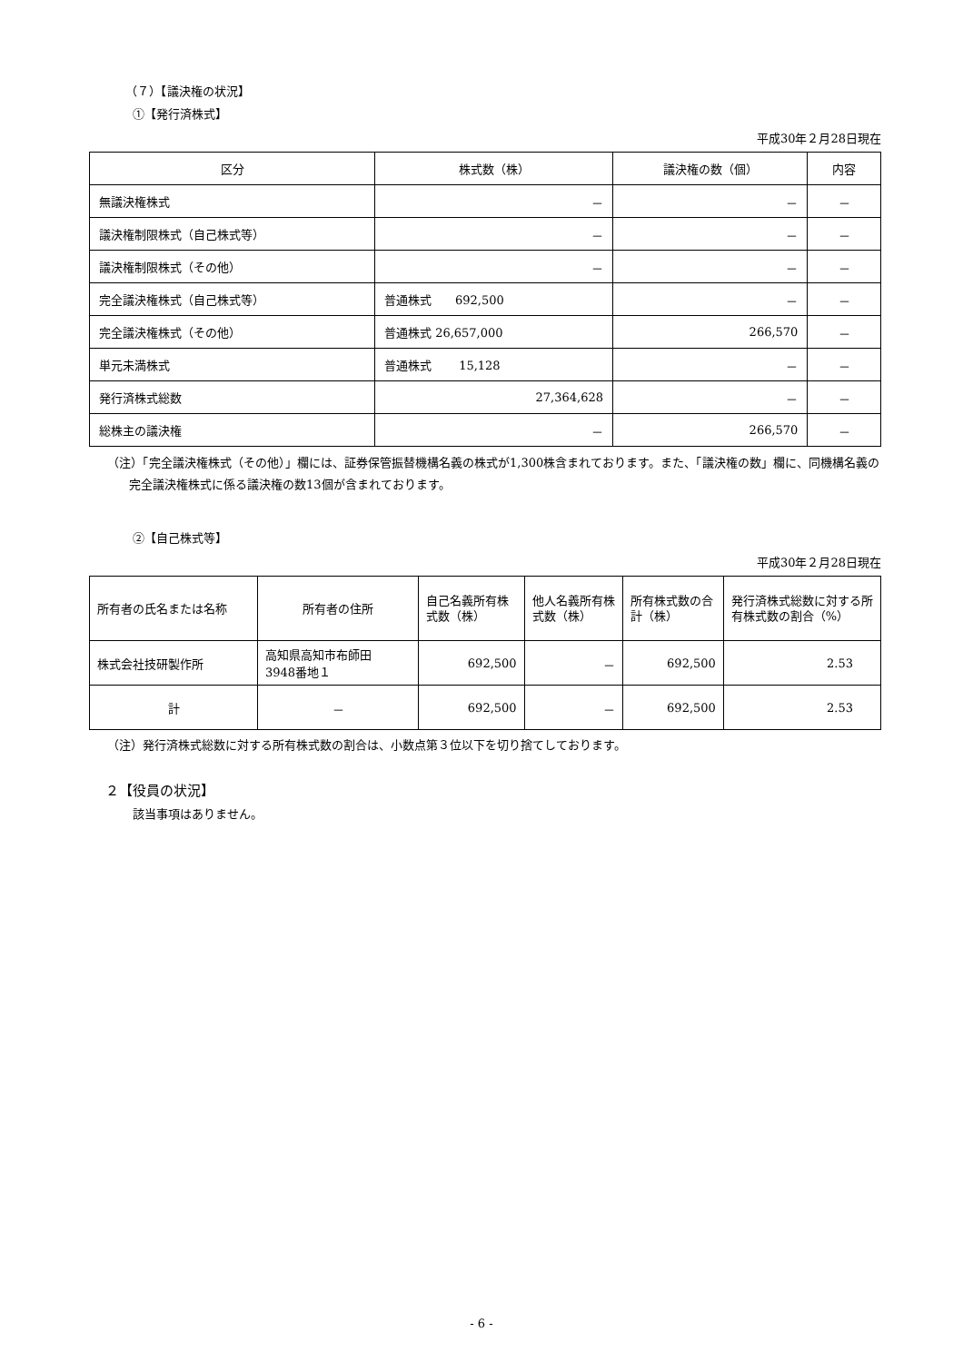（７）【議決権の状況】
①【発行済株式】
平成30年２月28日現在
| 区分 | 株式数（株） | 議決権の数（個） | 内容 |
| --- | --- | --- | --- |
| 無議決権株式 | － | － | － |
| 議決権制限株式（自己株式等） | － | － | － |
| 議決権制限株式（その他） | － | － | － |
| 完全議決権株式（自己株式等） | 普通株式 692,500 | － | － |
| 完全議決権株式（その他） | 普通株式 26,657,000 | 266,570 | － |
| 単元未満株式 | 普通株式 15,128 | － | － |
| 発行済株式総数 | 27,364,628 | － | － |
| 総株主の議決権 | － | 266,570 | － |
（注）「完全議決権株式（その他）」欄には、証券保管振替機構名義の株式が1,300株含まれております。また、「議決権の数」欄に、同機構名義の完全議決権株式に係る議決権の数13個が含まれております。
②【自己株式等】
平成30年２月28日現在
| 所有者の氏名または名称 | 所有者の住所 | 自己名義所有株式数（株） | 他人名義所有株式数（株） | 所有株式数の合計（株） | 発行済株式総数に対する所有株式数の割合（%） |
| --- | --- | --- | --- | --- | --- |
| 株式会社技研製作所 | 高知県高知市布師田 3948番地１ | 692,500 | － | 692,500 | 2.53 |
| 計 | － | 692,500 | － | 692,500 | 2.53 |
（注）発行済株式総数に対する所有株式数の割合は、小数点第３位以下を切り捨てしております。
２【役員の状況】
該当事項はありません。
- 6 -